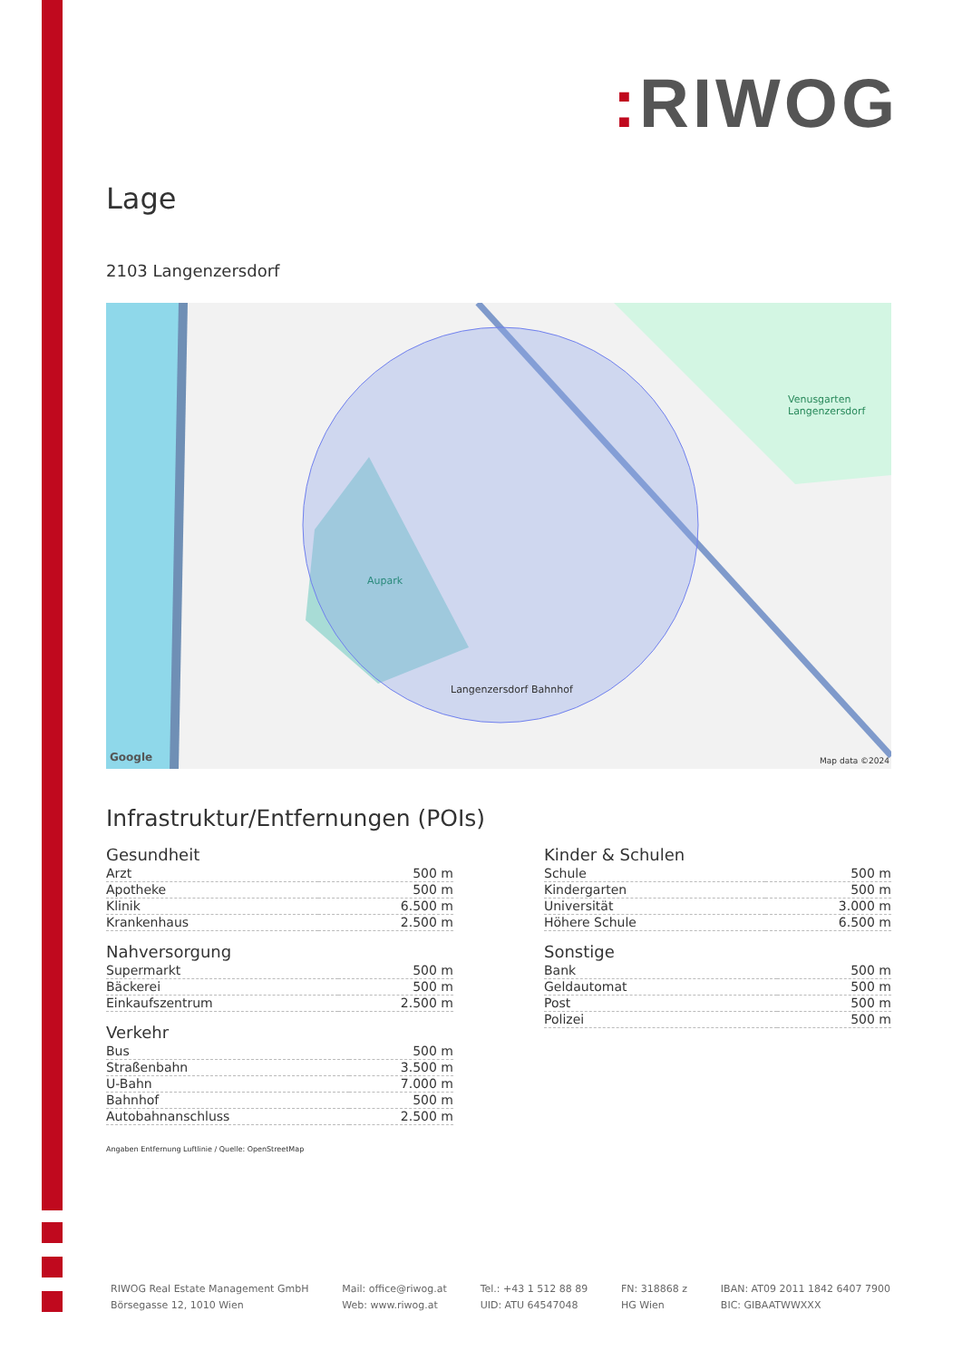: RIWOG
Lage
2103 Langenzersdorf
Aupark
Langenzersdorf Bahnhof
Venusgarten Langenzersdorf
Google Map data ©2024
Infrastruktur/Entfernungen (POIs)
Gesundheit
| Arzt | 500 m |
| Apotheke | 500 m |
| Klinik | 6.500 m |
| Krankenhaus | 2.500 m |
Nahversorgung
| Supermarkt | 500 m |
| Bäckerei | 500 m |
| Einkaufszentrum | 2.500 m |
Verkehr
| Bus | 500 m |
| Straßenbahn | 3.500 m |
| U-Bahn | 7.000 m |
| Bahnhof | 500 m |
| Autobahnanschluss | 2.500 m |
Kinder & Schulen
| Schule | 500 m |
| Kindergarten | 500 m |
| Universität | 3.000 m |
| Höhere Schule | 6.500 m |
Sonstige
| Bank | 500 m |
| Geldautomat | 500 m |
| Post | 500 m |
| Polizei | 500 m |
Angaben Entfernung Luftlinie / Quelle: OpenStreetMap
RIWOG Real Estate Management GmbH
Börsegasse 12, 1010 Wien
Mail: office@riwog.at
Web: www.riwog.at
Tel.: +43 1 512 88 89
UID: ATU 64547048
FN: 318868 z
HG Wien
IBAN: AT09 2011 1842 6407 7900
BIC: GIBAATWWXXX